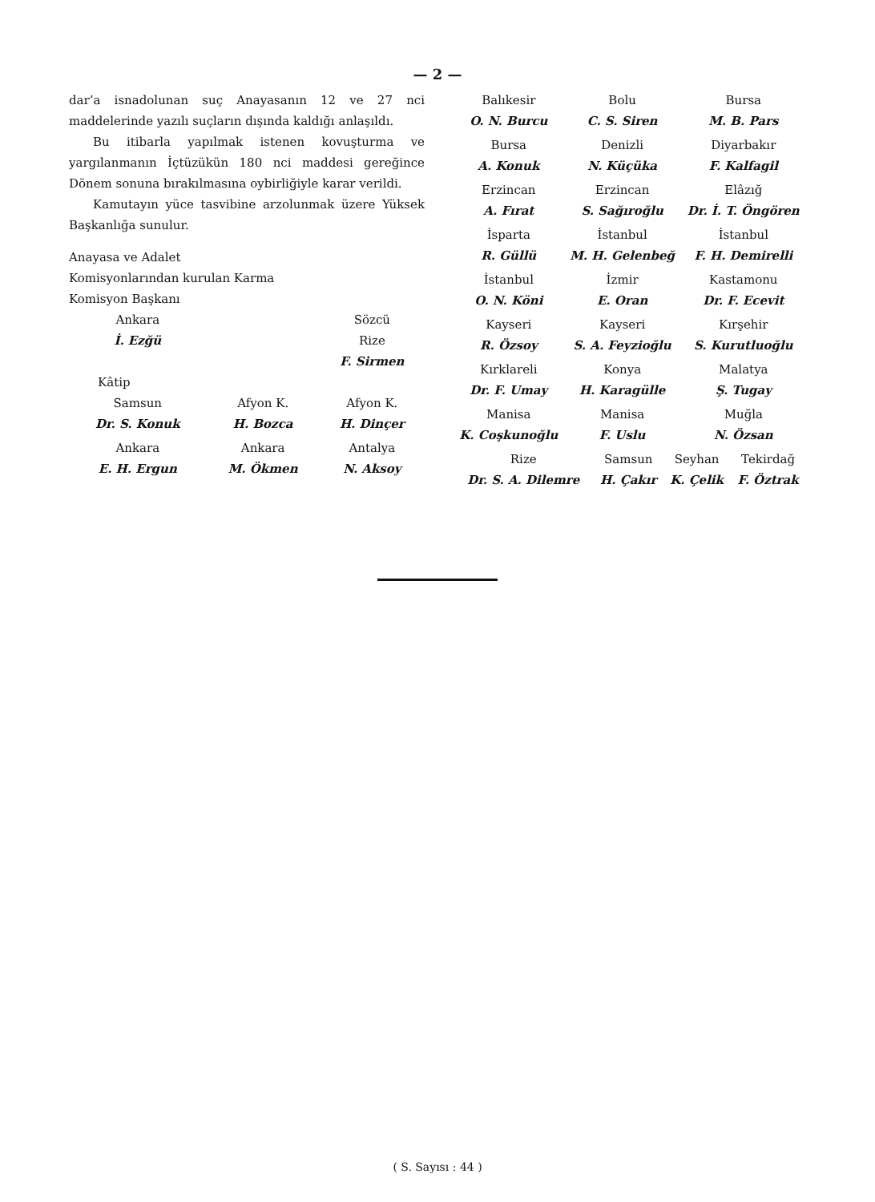— 2 —
dar’a isnadolunan suç Anayasanın 12 ve 27 nci maddelerinde yazılı suçların dışında kaldığı anlaşıldı.
Bu itibarla yapılmak istenen kovuşturma ve yargılanmanın İçtüzükün 180 nci maddesi gereğince Dönem sonuna bırakılmasına oybirliğiyle karar verildi.
Kamutayın yüce tasvibine arzolunmak üzere Yüksek Başkanlığa sunulur.
Anayasa ve Adalet Komisyonlarından kurulan Karma Komisyon Başkanı
| Ankara İ. Ezğü | | Sözcü Rize F. Sirmen |
| Kâtip | | |
| Samsun Dr. S. Konuk | Afyon K. H. Bozca | Afyon K. H. Dinçer |
| Ankara E. H. Ergun | Ankara M. Ökmen | Antalya N. Aksoy |
| Balıkesir O. N. Burcu | Bolu C. S. Siren | Bursa M. B. Pars |
| Bursa A. Konuk | Denizli N. Küçüka | Diyarbakır F. Kalfagil |
| Erzincan A. Fırat | Erzincan S. Sağıroğlu | Elâzığ Dr. İ. T. Öngören |
| İsparta R. Güllü | İstanbul M. H. Gelenbeğ | İstanbul F. H. Demirelli |
| İstanbul O. N. Köni | İzmir E. Oran | Kastamonu Dr. F. Ecevit |
| Kayseri R. Özsoy | Kayseri S. A. Feyzioğlu | Kırşehir S. Kurutluoğlu |
| Kırklareli Dr. F. Umay | Konya H. Karagülle | Malatya Ş. Tugay |
| Manisa K. Coşkunoğlu | Manisa F. Uslu | Muğla N. Özsan |
| Rize Dr. S. A. Dilemre | Samsun H. Çakır | Seyhan K. Çelik | Tekirdağ F. Öztrak |
( S. Sayısı : 44 )